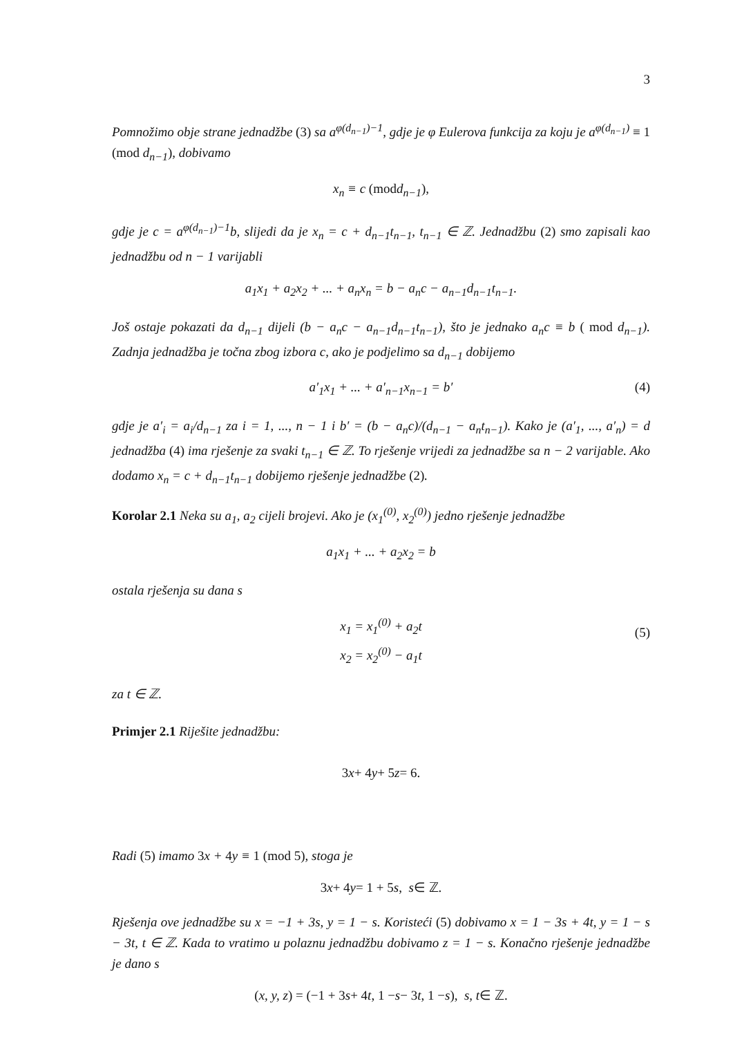3
Pomnožimo obje strane jednadžbe (3) sa a<sup>φ(d<sub>n−1</sub>)−1</sup>, gdje je φ Eulerova funkcija za koju je a<sup>φ(d<sub>n−1</sub>)</sup> ≡ 1 (mod d<sub>n−1</sub>), dobivamo
x<sub>n</sub> ≡ c (mod d<sub>n−1</sub>),
gdje je c = a<sup>φ(d<sub>n−1</sub>)−1</sup>b, slijedi da je x<sub>n</sub> = c + d<sub>n−1</sub>t<sub>n−1</sub>, t<sub>n−1</sub> ∈ ℤ. Jednadžbu (2) smo zapisali kao jednadžbu od n − 1 varijabli
a<sub>1</sub>x<sub>1</sub> + a<sub>2</sub>x<sub>2</sub> + ... + a<sub>n</sub>x<sub>n</sub> = b − a<sub>n</sub>c − a<sub>n−1</sub>d<sub>n−1</sub>t<sub>n−1</sub>.
Još ostaje pokazati da d<sub>n−1</sub> dijeli (b − a<sub>n</sub>c − a<sub>n−1</sub>d<sub>n−1</sub>t<sub>n−1</sub>), što je jednako a<sub>n</sub>c ≡ b ( mod d<sub>n−1</sub>). Zadnja jednadžba je točna zbog izbora c, ako je podjelimo sa d<sub>n−1</sub> dobijemo
a′<sub>1</sub>x<sub>1</sub> + ... + a′<sub>n−1</sub>x<sub>n−1</sub> = b′ (4)
gdje je a′<sub>i</sub> = a<sub>i</sub>/d<sub>n−1</sub> za i = 1, ..., n − 1 i b′ = (b − a<sub>n</sub>c)/(d<sub>n−1</sub> − a<sub>n</sub>t<sub>n−1</sub>). Kako je (a′<sub>1</sub>, ..., a′<sub>n</sub>) = d jednadžba (4) ima rješenje za svaki t<sub>n−1</sub> ∈ ℤ. To rješenje vrijedi za jednadžbe sa n − 2 varijable. Ako dodamo x<sub>n</sub> = c + d<sub>n−1</sub>t<sub>n−1</sub> dobijemo rješenje jednadžbe (2).
Korolar 2.1 Neka su a<sub>1</sub>, a<sub>2</sub> cijeli brojevi. Ako je (x<sub>1</sub><sup>(0)</sup>, x<sub>2</sub><sup>(0)</sup>) jedno rješenje jednadžbe
a<sub>1</sub>x<sub>1</sub> + ... + a<sub>2</sub>x<sub>2</sub> = b
ostala rješenja su dana s
x<sub>1</sub> = x<sub>1</sub><sup>(0)</sup> + a<sub>2</sub>t
x<sub>2</sub> = x<sub>2</sub><sup>(0)</sup> − a<sub>1</sub>t
(5)
za t ∈ ℤ.
Primjer 2.1 Riješite jednadžbu:
3 x + 4 y + 5 z = 6.
Radi (5) imamo 3x + 4y ≡ 1 (mod 5), stoga je
3 x + 4 y = 1 + 5 s, s ∈ ℤ.
Rješenja ove jednadžbe su x = −1 + 3s, y = 1 − s. Koristeći (5) dobivamo x = 1 − 3s + 4t, y = 1 − s − 3t, t ∈ ℤ. Kada to vratimo u polaznu jednadžbu dobivamo z = 1 − s. Konačno rješenje jednadžbe je dano s
(x, y, z) = (−1 + 3 s + 4 t, 1 − s − 3 t, 1 − s), s, t ∈ ℤ.